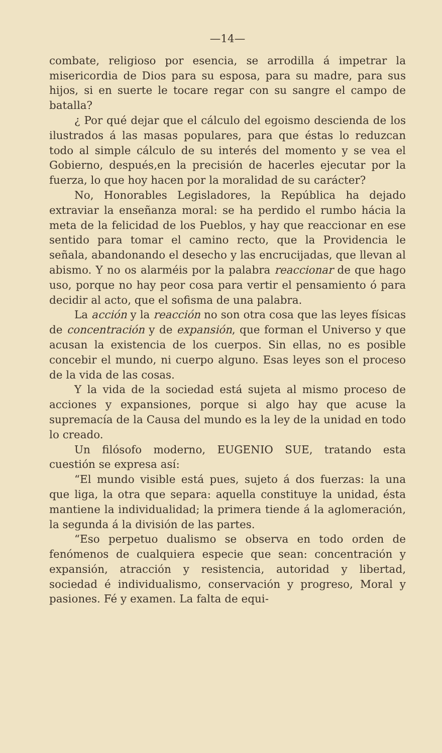—14—
combate, religioso por esencia, se arrodilla á impetrar la misericordia de Dios para su esposa, para su madre, para sus hijos, si en suerte le tocare regar con su sangre el campo de batalla?
¿ Por qué dejar que el cálculo del egoismo descienda de los ilustrados á las masas populares, para que éstas lo reduzcan todo al simple cálculo de su interés del momento y se vea el Gobierno, después,en la precisión de hacerles ejecutar por la fuerza, lo que hoy hacen por la moralidad de su carácter?
No, Honorables Legisladores, la República ha dejado extraviar la enseñanza moral: se ha perdido el rumbo hácia la meta de la felicidad de los Pueblos, y hay que reaccionar en ese sentido para tomar el camino recto, que la Providencia le señala, abandonando el desecho y las encrucijadas, que llevan al abismo. Y no os alarméis por la palabra reaccionar de que hago uso, porque no hay peor cosa para vertir el pensamiento ó para decidir al acto, que el sofisma de una palabra.
La acción y la reacción no son otra cosa que las leyes físicas de concentración y de expansión, que forman el Universo y que acusan la existencia de los cuerpos. Sin ellas, no es posible concebir el mundo, ni cuerpo alguno. Esas leyes son el proceso de la vida de las cosas.
Y la vida de la sociedad está sujeta al mismo proceso de acciones y expansiones, porque si algo hay que acuse la supremacía de la Causa del mundo es la ley de la unidad en todo lo creado.
Un filósofo moderno, EUGENIO SUE, tratando esta cuestión se expresa así:
“El mundo visible está pues, sujeto á dos fuerzas: la una que liga, la otra que separa: aquella constituye la unidad, ésta mantiene la individualidad; la primera tiende á la aglomeración, la segunda á la división de las partes.
“Eso perpetuo dualismo se observa en todo orden de fenómenos de cualquiera especie que sean: concentración y expansión, atracción y resistencia, autoridad y libertad, sociedad é individualismo, conservación y progreso, Moral y pasiones. Fé y examen. La falta de equi-